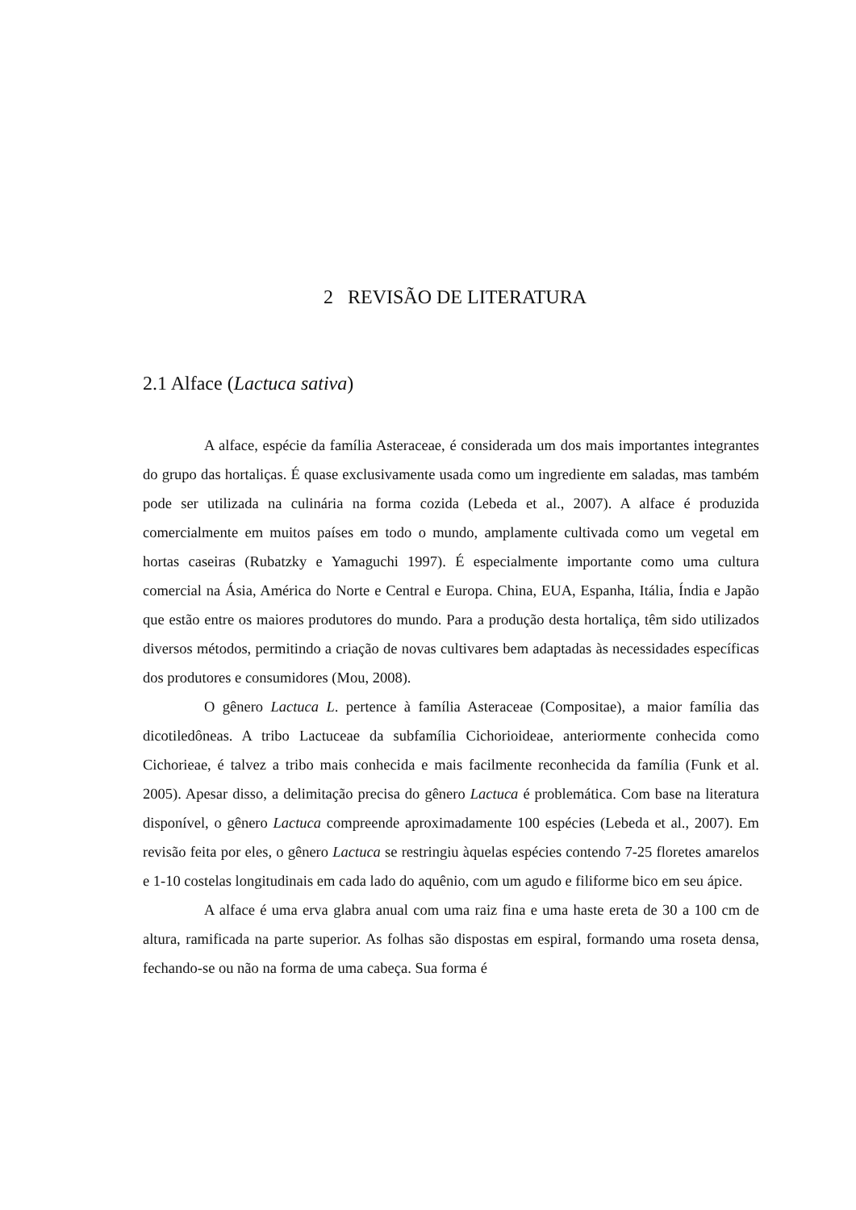2 REVISÃO DE LITERATURA
2.1 Alface (Lactuca sativa)
A alface, espécie da família Asteraceae, é considerada um dos mais importantes integrantes do grupo das hortaliças. É quase exclusivamente usada como um ingrediente em saladas, mas também pode ser utilizada na culinária na forma cozida (Lebeda et al., 2007). A alface é produzida comercialmente em muitos países em todo o mundo, amplamente cultivada como um vegetal em hortas caseiras (Rubatzky e Yamaguchi 1997). É especialmente importante como uma cultura comercial na Ásia, América do Norte e Central e Europa. China, EUA, Espanha, Itália, Índia e Japão que estão entre os maiores produtores do mundo. Para a produção desta hortaliça, têm sido utilizados diversos métodos, permitindo a criação de novas cultivares bem adaptadas às necessidades específicas dos produtores e consumidores (Mou, 2008).
O gênero Lactuca L. pertence à família Asteraceae (Compositae), a maior família das dicotiledôneas. A tribo Lactuceae da subfamília Cichorioideae, anteriormente conhecida como Cichorieae, é talvez a tribo mais conhecida e mais facilmente reconhecida da família (Funk et al. 2005). Apesar disso, a delimitação precisa do gênero Lactuca é problemática. Com base na literatura disponível, o gênero Lactuca compreende aproximadamente 100 espécies (Lebeda et al., 2007). Em revisão feita por eles, o gênero Lactuca se restringiu àquelas espécies contendo 7-25 floretes amarelos e 1-10 costelas longitudinais em cada lado do aquênio, com um agudo e filiforme bico em seu ápice.
A alface é uma erva glabra anual com uma raiz fina e uma haste ereta de 30 a 100 cm de altura, ramificada na parte superior. As folhas são dispostas em espiral, formando uma roseta densa, fechando-se ou não na forma de uma cabeça. Sua forma é